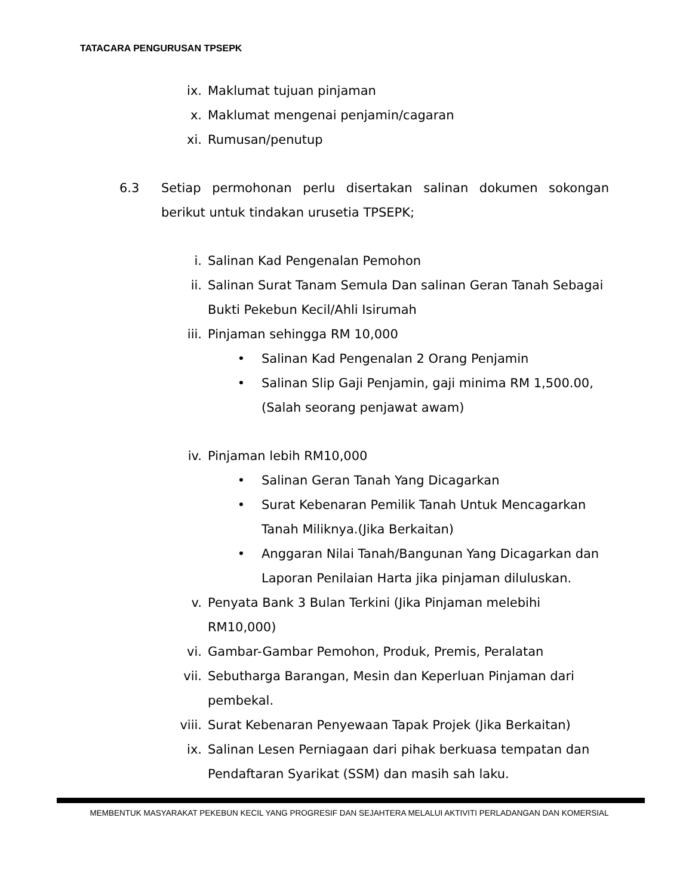TATACARA PENGURUSAN TPSEPK
ix. Maklumat tujuan pinjaman
x. Maklumat mengenai penjamin/cagaran
xi. Rumusan/penutup
6.3 Setiap permohonan perlu disertakan salinan dokumen sokongan berikut untuk tindakan urusetia TPSEPK;
i. Salinan Kad Pengenalan Pemohon
ii. Salinan Surat Tanam Semula Dan salinan Geran Tanah Sebagai Bukti Pekebun Kecil/Ahli Isirumah
iii. Pinjaman sehingga RM 10,000
• Salinan Kad Pengenalan 2 Orang Penjamin
• Salinan Slip Gaji Penjamin, gaji minima RM 1,500.00,(Salah seorang penjawat awam)
iv. Pinjaman lebih RM10,000
• Salinan Geran Tanah Yang Dicagarkan
• Surat Kebenaran Pemilik Tanah Untuk Mencagarkan Tanah Miliknya.(Jika Berkaitan)
• Anggaran Nilai Tanah/Bangunan Yang Dicagarkan dan Laporan Penilaian Harta jika pinjaman diluluskan.
v. Penyata Bank 3 Bulan Terkini (Jika Pinjaman melebihi RM10,000)
vi. Gambar-Gambar Pemohon, Produk, Premis, Peralatan
vii. Sebutharga Barangan, Mesin dan Keperluan Pinjaman dari pembekal.
viii. Surat Kebenaran Penyewaan Tapak Projek (Jika Berkaitan)
ix. Salinan Lesen Perniagaan dari pihak berkuasa tempatan dan Pendaftaran Syarikat (SSM) dan masih sah laku.
MEMBENTUK MASYARAKAT PEKEBUN KECIL YANG PROGRESIF DAN SEJAHTERA MELALUI AKTIVITI PERLADANGAN DAN KOMERSIAL